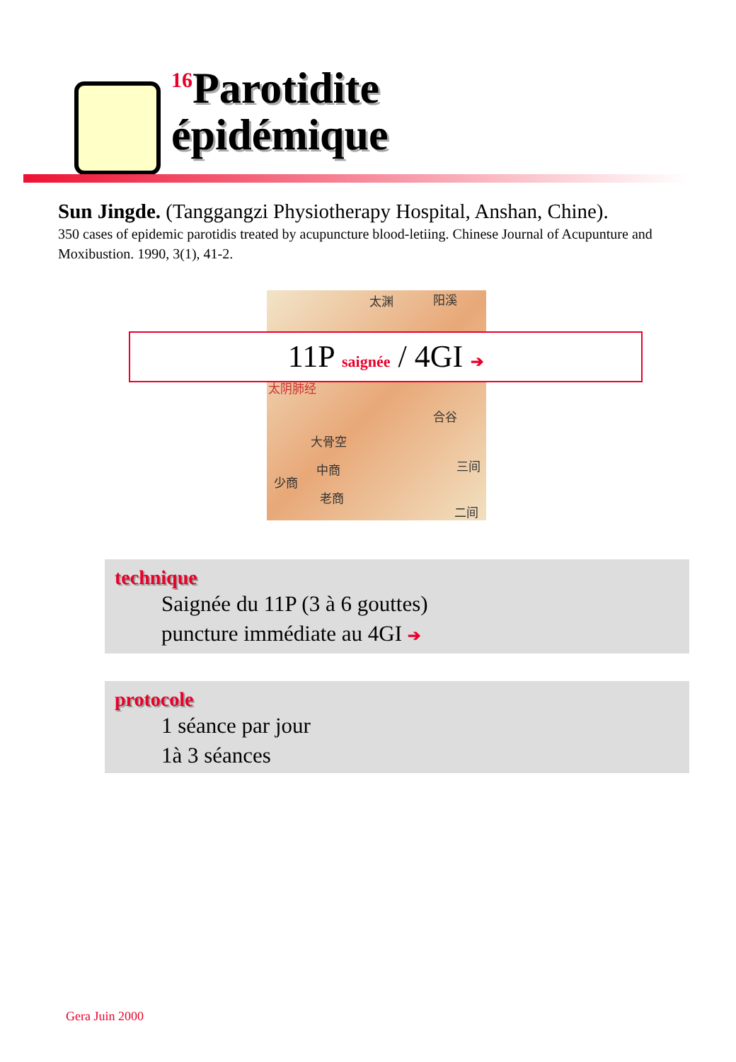<sup>16</sup> Parotidite
épidémique
Sun Jingde. (Tanggangzi Physiotherapy Hospital, Anshan, Chine).
350 cases of epidemic parotidis treated by acupuncture blood-letiing. Chinese Journal of Acupunture and Moxibustion. 1990, 3(1), 41-2.
太渊 阳溪
太阴肺经
合谷
大骨空
中商
少商
老商
三间
二间
11P saignée / 4GI ➔
technique
Saignée du 11P (3 à 6 gouttes)
puncture immédiate au 4GI ➔
protocole
1 séance par jour
1à 3 séances
Gera Juin 2000